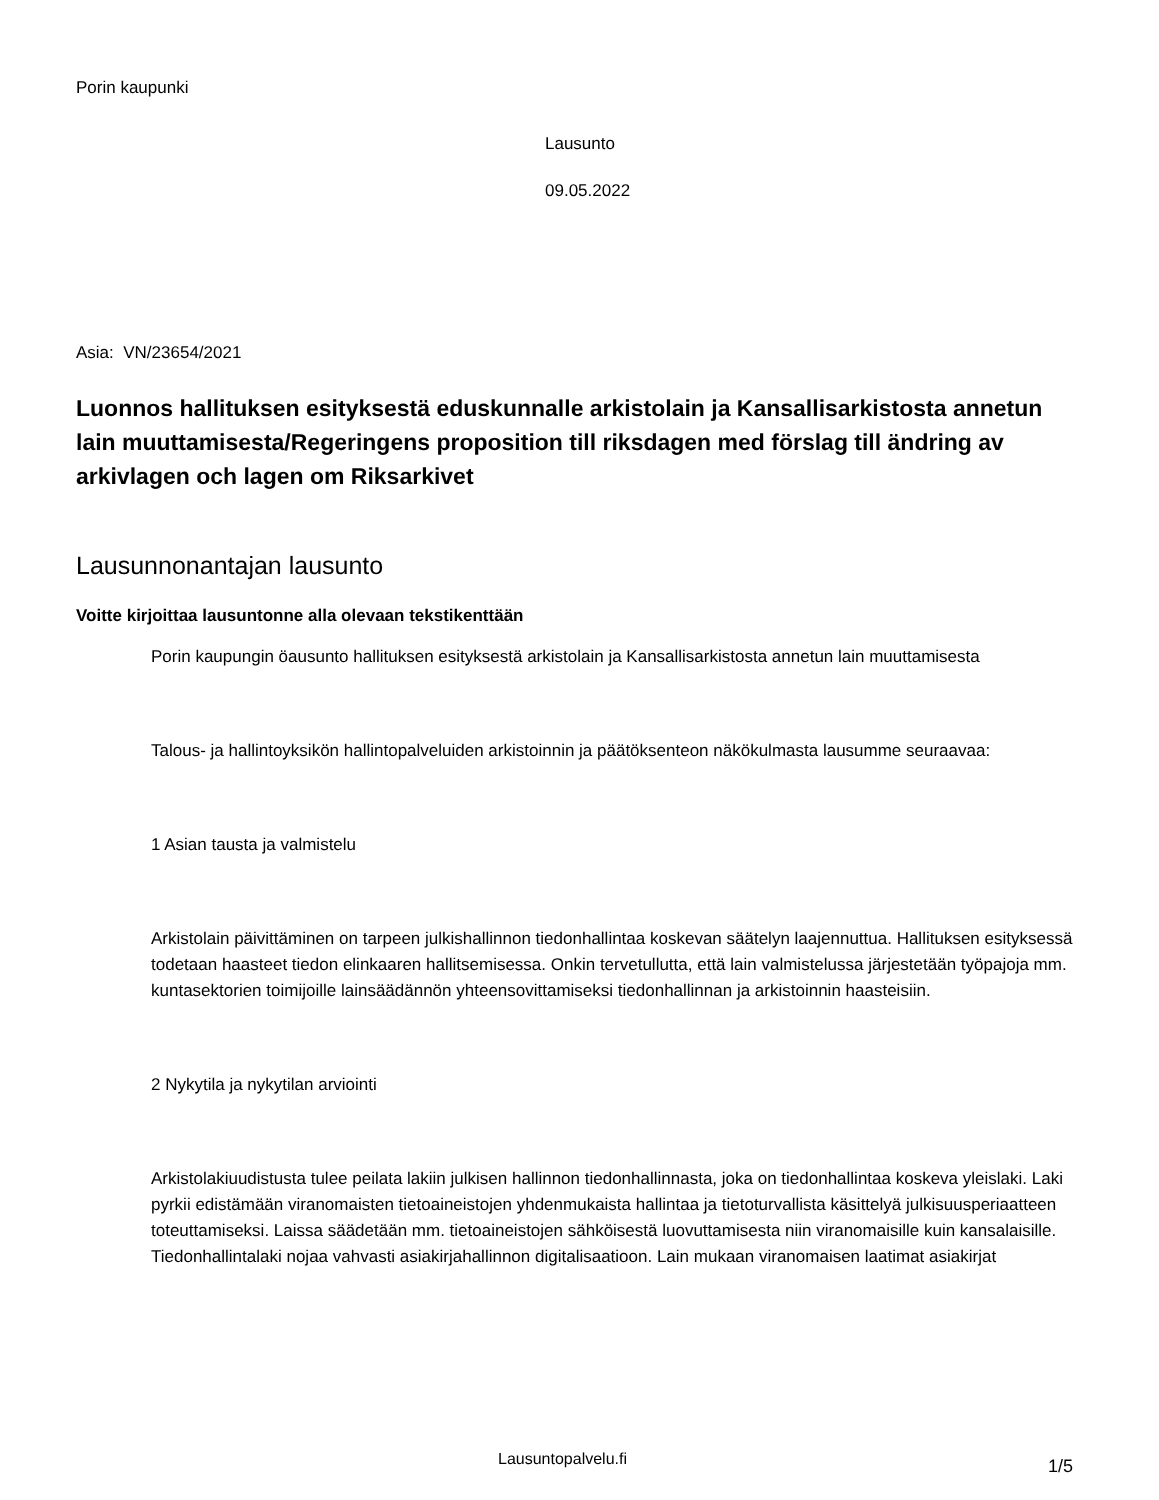Porin kaupunki
Lausunto
09.05.2022
Asia: VN/23654/2021
Luonnos hallituksen esityksestä eduskunnalle arkistolain ja Kansallisarkistosta annetun lain muuttamisesta/Regeringens proposition till riksdagen med förslag till ändring av arkivlagen och lagen om Riksarkivet
Lausunnonantajan lausunto
Voitte kirjoittaa lausuntonne alla olevaan tekstikenttään
Porin kaupungin öausunto hallituksen esityksestä arkistolain ja Kansallisarkistosta annetun lain muuttamisesta
Talous- ja hallintoyksikön hallintopalveluiden arkistoinnin ja päätöksenteon näkökulmasta lausumme seuraavaa:
1 Asian tausta ja valmistelu
Arkistolain päivittäminen on tarpeen julkishallinnon tiedonhallintaa koskevan säätelyn laajennuttua. Hallituksen esityksessä todetaan haasteet tiedon elinkaaren hallitsemisessa. Onkin tervetullutta, että lain valmistelussa järjestetään työpajoja mm. kuntasektorien toimijoille lainsäädännön yhteensovittamiseksi tiedonhallinnan ja arkistoinnin haasteisiin.
2 Nykytila ja nykytilan arviointi
Arkistolakiuudistusta tulee peilata lakiin julkisen hallinnon tiedonhallinnasta, joka on tiedonhallintaa koskeva yleislaki. Laki pyrkii edistämään viranomaisten tietoaineistojen yhdenmukaista hallintaa ja tietoturvallista käsittelyä julkisuusperiaatteen toteuttamiseksi. Laissa säädetään mm. tietoaineistojen sähköisestä luovuttamisesta niin viranomaisille kuin kansalaisille. Tiedonhallintalaki nojaa vahvasti asiakirjahallinnon digitalisaatioon. Lain mukaan viranomaisen laatimat asiakirjat
Lausuntopalvelu.fi 1/5